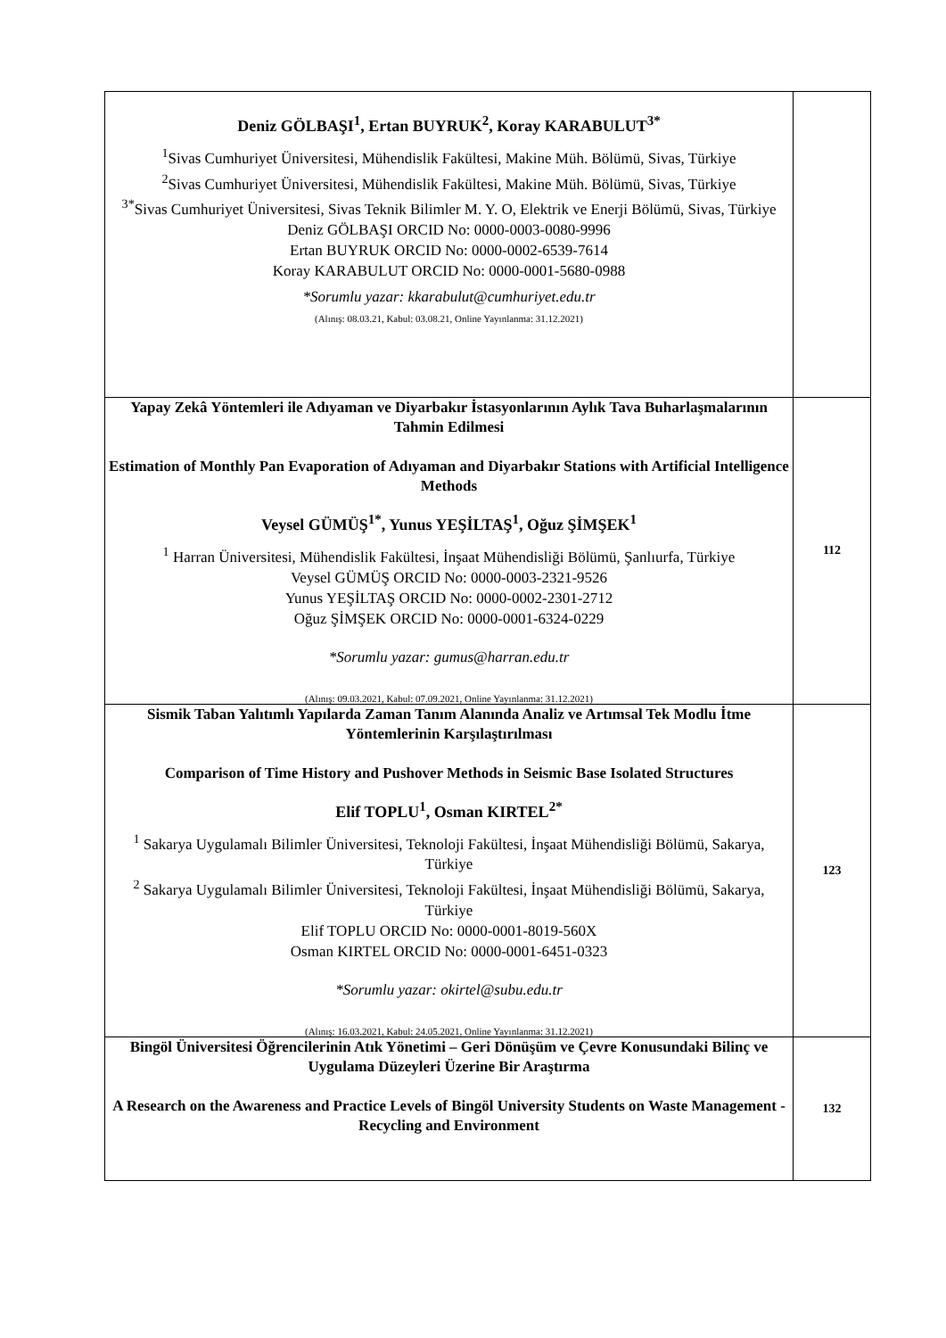| Deniz GÖLBAŞI<sup>1</sup>, Ertan BUYRUK<sup>2</sup>, Koray KARABULUT<sup>3*</sup> <sup>1</sup> Sivas Cumhuriyet Üniversitesi, Mühendislik Fakültesi, Makine Müh. Bölümü, Sivas, Türkiye <sup>2</sup> Sivas Cumhuriyet Üniversitesi, Mühendislik Fakültesi, Makine Müh. Bölümü, Sivas, Türkiye <sup>3*</sup>Sivas Cumhuriyet Üniversitesi, Sivas Teknik Bilimler M. Y. O, Elektrik ve Enerji Bölümü, Sivas, Türkiye Deniz GÖLBAŞI ORCID No: 0000-0003-0080-9996 Ertan BUYRUK ORCID No: 0000-0002-6539-7614 Koray KARABULUT ORCID No: 0000-0001-5680-0988 *Sorumlu yazar: kkarabulut@cumhuriyet.edu.tr (Alınış: 08.03.21, Kabul: 03.08.21, Online Yayınlanma: 31.12.2021) | |
| Yapay Zekâ Yöntemleri ile Adıyaman ve Diyarbakır İstasyonlarının Aylık Tava Buharlaşmalarının Tahmin Edilmesi Estimation of Monthly Pan Evaporation of Adıyaman and Diyarbakır Stations with Artificial Intelligence Methods Veysel GÜMÜŞ<sup>1*</sup>, Yunus YEŞİLTAŞ<sup>1</sup>, Oğuz ŞİMŞEK<sup>1</sup> <sup>1</sup> Harran Üniversitesi, Mühendislik Fakültesi, İnşaat Mühendisliği Bölümü, Şanlıurfa, Türkiye Veysel GÜMÜŞ ORCID No: 0000-0003-2321-9526 Yunus YEŞİLTAŞ ORCID No: 0000-0002-2301-2712 Oğuz ŞİMŞEK ORCID No: 0000-0001-6324-0229 *Sorumlu yazar: gumus@harran.edu.tr (Alınış: 09.03.2021, Kabul: 07.09.2021, Online Yayınlanma: 31.12.2021) | 112 |
| Sismik Taban Yalıtımlı Yapılarda Zaman Tanım Alanında Analiz ve Artımsal Tek Modlu İtme Yöntemlerinin Karşılaştırılması Comparison of Time History and Pushover Methods in Seismic Base Isolated Structures Elif TOPLU<sup>1</sup>, Osman KIRTEL<sup>2*</sup> <sup>1</sup> Sakarya Uygulamalı Bilimler Üniversitesi, Teknoloji Fakültesi, İnşaat Mühendisliği Bölümü, Sakarya, Türkiye <sup>2</sup> Sakarya Uygulamalı Bilimler Üniversitesi, Teknoloji Fakültesi, İnşaat Mühendisliği Bölümü, Sakarya, Türkiye Elif TOPLU ORCID No: 0000-0001-8019-560X Osman KIRTEL ORCID No: 0000-0001-6451-0323 *Sorumlu yazar: okirtel@subu.edu.tr (Alınış: 16.03.2021, Kabul: 24.05.2021, Online Yayınlanma: 31.12.2021) | 123 |
| Bingöl Üniversitesi Öğrencilerinin Atık Yönetimi – Geri Dönüşüm ve Çevre Konusundaki Bilinç ve Uygulama Düzeyleri Üzerine Bir Araştırma A Research on the Awareness and Practice Levels of Bingöl University Students on Waste Management - Recycling and Environment | 132 |